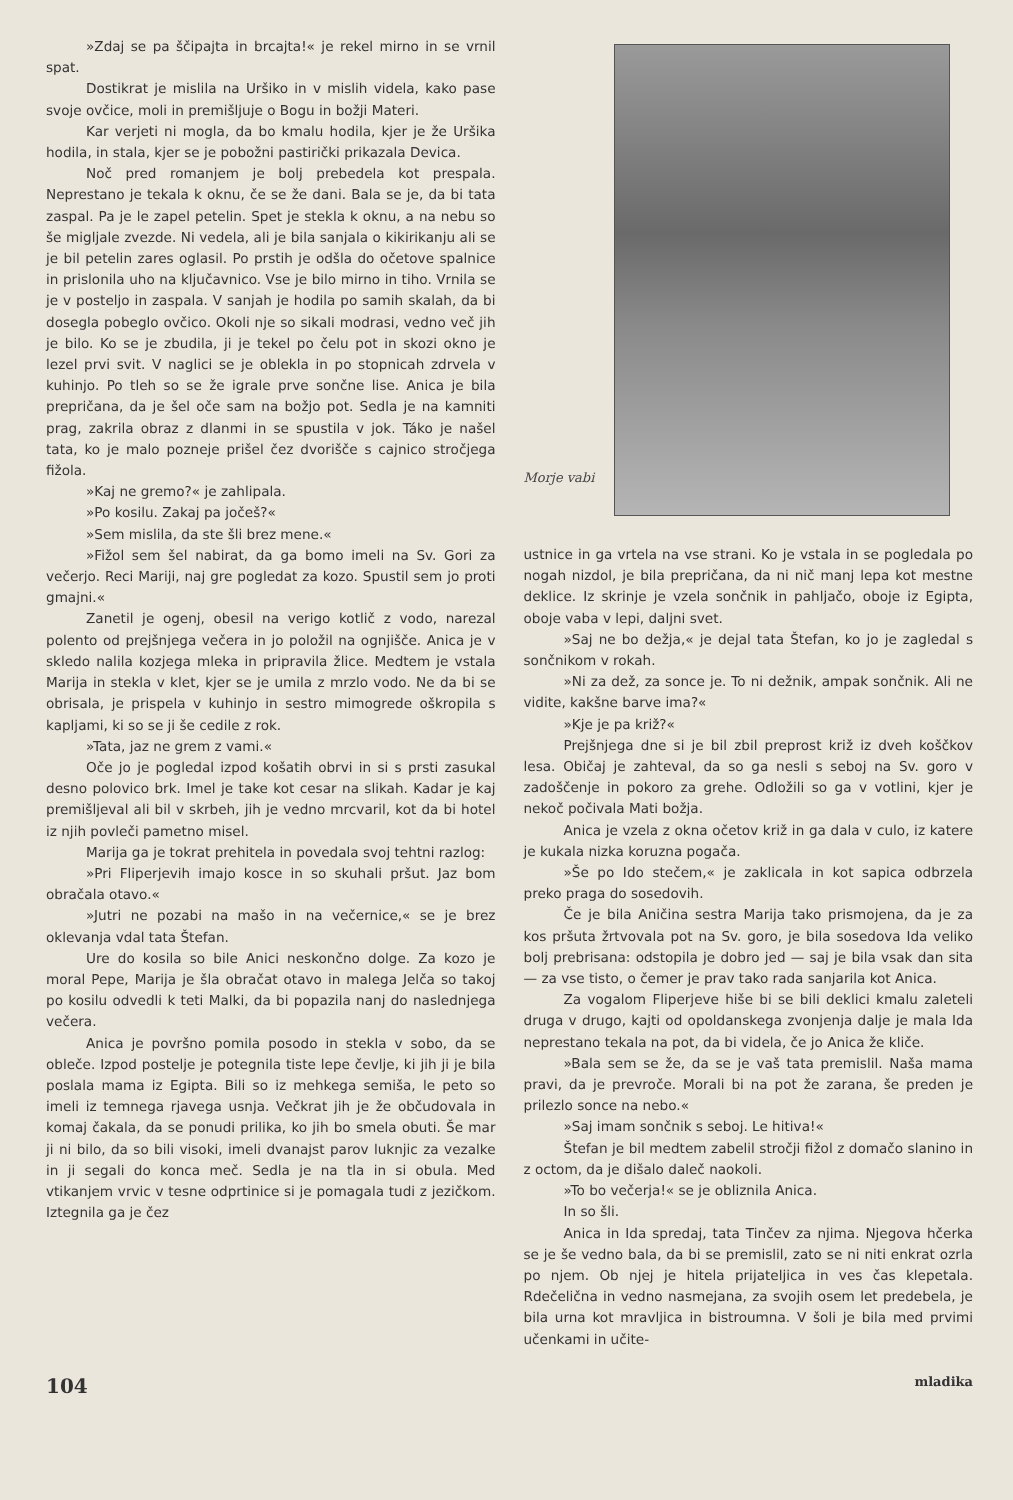»Zdaj se pa ščipajta in brcajta!« je rekel mirno in se vrnil spat.
Dostikrat je mislila na Uršiko in v mislih videla, kako pase svoje ovčice, moli in premišljuje o Bogu in božji Materi.
Kar verjeti ni mogla, da bo kmalu hodila, kjer je že Uršika hodila, in stala, kjer se je pobožni pastirički prikazala Devica.
Noč pred romanjem je bolj prebedela kot prespala. Neprestano je tekala k oknu, če se že dani. Bala se je, da bi tata zaspal. Pa je le zapel petelin. Spet je stekla k oknu, a na nebu so še migljale zvezde. Ni vedela, ali je bila sanjala o kikirikanju ali se je bil petelin zares oglasil. Po prstih je odšla do očetove spalnice in prislonila uho na ključavnico. Vse je bilo mirno in tiho. Vrnila se je v posteljo in zaspala. V sanjah je hodila po samih skalah, da bi dosegla pobeglo ovčico. Okoli nje so sikali modrasi, vedno več jih je bilo. Ko se je zbudila, ji je tekel po čelu pot in skozi okno je lezel prvi svit. V naglici se je oblekla in po stopnicah zdrvela v kuhinjo. Po tleh so se že igrale prve sončne lise. Anica je bila prepričana, da je šel oče sam na božjo pot. Sedla je na kamniti prag, zakrila obraz z dlanmi in se spustila v jok. Táko je našel tata, ko je malo pozneje prišel čez dvorišče s cajnico stročjega fižola.
»Kaj ne gremo?« je zahlipala.
»Po kosilu. Zakaj pa jočeš?«
»Sem mislila, da ste šli brez mene.«
»Fižol sem šel nabirat, da ga bomo imeli na Sv. Gori za večerjo. Reci Mariji, naj gre pogledat za kozo. Spustil sem jo proti gmajni.«
Zanetil je ogenj, obesil na verigo kotlič z vodo, narezal polento od prejšnjega večera in jo položil na ognjišče. Anica je v skledo nalila kozjega mleka in pripravila žlice. Medtem je vstala Marija in stekla v klet, kjer se je umila z mrzlo vodo. Ne da bi se obrisala, je prispela v kuhinjo in sestro mimogrede oškropila s kapljami, ki so se ji še cedile z rok.
»Tata, jaz ne grem z vami.«
Oče jo je pogledal izpod košatih obrvi in si s prsti zasukal desno polovico brk. Imel je take kot cesar na slikah. Kadar je kaj premišljeval ali bil v skrbeh, jih je vedno mrcvaril, kot da bi hotel iz njih povleči pametno misel.
Marija ga je tokrat prehitela in povedala svoj tehtni razlog:
»Pri Fliperjevih imajo kosce in so skuhali pršut. Jaz bom obračala otavo.«
»Jutri ne pozabi na mašo in na večernice,« se je brez oklevanja vdal tata Štefan.
Ure do kosila so bile Anici neskončno dolge. Za kozo je moral Pepe, Marija je šla obračat otavo in malega Jelča so takoj po kosilu odvedli k teti Malki, da bi popazila nanj do naslednjega večera.
Anica je površno pomila posodo in stekla v sobo, da se obleče. Izpod postelje je potegnila tiste lepe čevlje, ki jih ji je bila poslala mama iz Egipta. Bili so iz mehkega semiša, le peto so imeli iz temnega rjavega usnja. Večkrat jih je že občudovala in komaj čakala, da se ponudi prilika, ko jih bo smela obuti. Še mar ji ni bilo, da so bili visoki, imeli dvanajst parov luknjic za vezalke in ji segali do konca meč. Sedla je na tla in si obula. Med vtikanjem vrvic v tesne odprtinice si je pomagala tudi z jezičkom. Iztegnila ga je čez
Morje vabi
ustnice in ga vrtela na vse strani. Ko je vstala in se pogledala po nogah nizdol, je bila prepričana, da ni nič manj lepa kot mestne deklice. Iz skrinje je vzela sončnik in pahljačo, oboje iz Egipta, oboje vaba v lepi, daljni svet.
»Saj ne bo dežja,« je dejal tata Štefan, ko jo je zagledal s sončnikom v rokah.
»Ni za dež, za sonce je. To ni dežnik, ampak sončnik. Ali ne vidite, kakšne barve ima?«
»Kje je pa križ?«
Prejšnjega dne si je bil zbil preprost križ iz dveh koščkov lesa. Običaj je zahteval, da so ga nesli s seboj na Sv. goro v zadoščenje in pokoro za grehe. Odložili so ga v votlini, kjer je nekoč počivala Mati božja.
Anica je vzela z okna očetov križ in ga dala v culo, iz katere je kukala nizka koruzna pogača.
»Še po Ido stečem,« je zaklicala in kot sapica odbrzela preko praga do sosedovih.
Če je bila Aničina sestra Marija tako prismojena, da je za kos pršuta žrtvovala pot na Sv. goro, je bila sosedova Ida veliko bolj prebrisana: odstopila je dobro jed — saj je bila vsak dan sita — za vse tisto, o čemer je prav tako rada sanjarila kot Anica.
Za vogalom Fliperjeve hiše bi se bili deklici kmalu zaleteli druga v drugo, kajti od opoldanskega zvonjenja dalje je mala Ida neprestano tekala na pot, da bi videla, če jo Anica že kliče.
»Bala sem se že, da se je vaš tata premislil. Naša mama pravi, da je prevroče. Morali bi na pot že zarana, še preden je prilezlo sonce na nebo.«
»Saj imam sončnik s seboj. Le hitiva!«
Štefan je bil medtem zabelil stročji fižol z domačo slanino in z octom, da je dišalo daleč naokoli.
»To bo večerja!« se je obliznila Anica.
In so šli.
Anica in Ida spredaj, tata Tinčev za njima. Njegova hčerka se je še vedno bala, da bi se premislil, zato se ni niti enkrat ozrla po njem. Ob njej je hitela prijateljica in ves čas klepetala. Rdečelična in vedno nasmejana, za svojih osem let predebela, je bila urna kot mravljica in bistroumna. V šoli je bila med prvimi učenkami in učite-
104 mladika